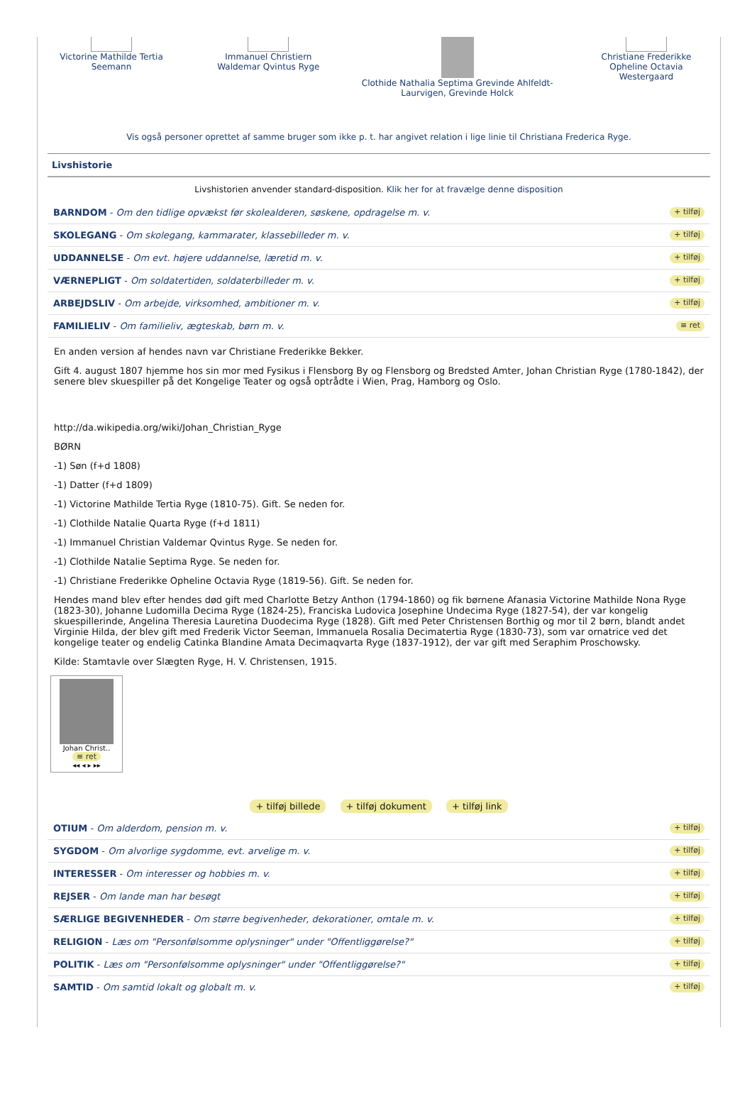Victorine Mathilde Tertia Seemann
Immanuel Christiern Waldemar Qvintus Ryge
Clothide Nathalia Septima Grevinde Ahlfeldt-Laurvigen, Grevinde Holck
Christiane Frederikke Opheline Octavia Westergaard
Vis også personer oprettet af samme bruger som ikke p. t. har angivet relation i lige linie til Christiana Frederica Ryge.
Livshistorie
Livshistorien anvender standard-disposition. Klik her for at fravælge denne disposition
BARNDOM - Om den tidlige opvækst før skolealderen, søskene, opdragelse m. v. + tilføj
SKOLEGANG - Om skolegang, kammarater, klassebilleder m. v. + tilføj
UDDANNELSE - Om evt. højere uddannelse, læretid m. v. + tilføj
VÆRNEPLIGT - Om soldatertiden, soldaterbilleder m. v. + tilføj
ARBEJDSLIV - Om arbejde, virksomhed, ambitioner m. v. + tilføj
FAMILIELIV - Om familieliv, ægteskab, børn m. v. ≡ ret
En anden version af hendes navn var Christiane Frederikke Bekker.
Gift 4. august 1807 hjemme hos sin mor med Fysikus i Flensborg By og Flensborg og Bredsted Amter, Johan Christian Ryge (1780-1842), der senere blev skuespiller på det Kongelige Teater og også optrådte i Wien, Prag, Hamborg og Oslo.
http://da.wikipedia.org/wiki/Johan_Christian_Ryge
BØRN
-1) Søn (f+d 1808)
-1) Datter (f+d 1809)
-1) Victorine Mathilde Tertia Ryge (1810-75). Gift. Se neden for.
-1) Clothilde Natalie Quarta Ryge (f+d 1811)
-1) Immanuel Christian Valdemar Qvintus Ryge. Se neden for.
-1) Clothilde Natalie Septima Ryge. Se neden for.
-1) Christiane Frederikke Opheline Octavia Ryge (1819-56). Gift. Se neden for.
Hendes mand blev efter hendes død gift med Charlotte Betzy Anthon (1794-1860) og fik børnene Afanasia Victorine Mathilde Nona Ryge (1823-30), Johanne Ludomilla Decima Ryge (1824-25), Franciska Ludovica Josephine Undecima Ryge (1827-54), der var kongelig skuespillerinde, Angelina Theresia Lauretina Duodecima Ryge (1828). Gift med Peter Christensen Borthig og mor til 2 børn, blandt andet Virginie Hilda, der blev gift med Frederik Victor Seeman, Immanuela Rosalia Decimatertia Ryge (1830-73), som var ornatrice ved det kongelige teater og endelig Catinka Blandine Amata Decimaqvarta Ryge (1837-1912), der var gift med Seraphim Proschowsky.
Kilde: Stamtavle over Slægten Ryge, H. V. Christensen, 1915.
Johan Christ..
≡ ret
◂◂ ◂ ▸ ▸▸
+ tilføj billede + tilføj dokument + tilføj link
OTIUM - Om alderdom, pension m. v. + tilføj
SYGDOM - Om alvorlige sygdomme, evt. arvelige m. v. + tilføj
INTERESSER - Om interesser og hobbies m. v. + tilføj
REJSER - Om lande man har besøgt + tilføj
SÆRLIGE BEGIVENHEDER - Om større begivenheder, dekorationer, omtale m. v. + tilføj
RELIGION - Læs om "Personfølsomme oplysninger" under "Offentliggørelse?" + tilføj
POLITIK - Læs om "Personfølsomme oplysninger" under "Offentliggørelse?" + tilføj
SAMTID - Om samtid lokalt og globalt m. v. + tilføj